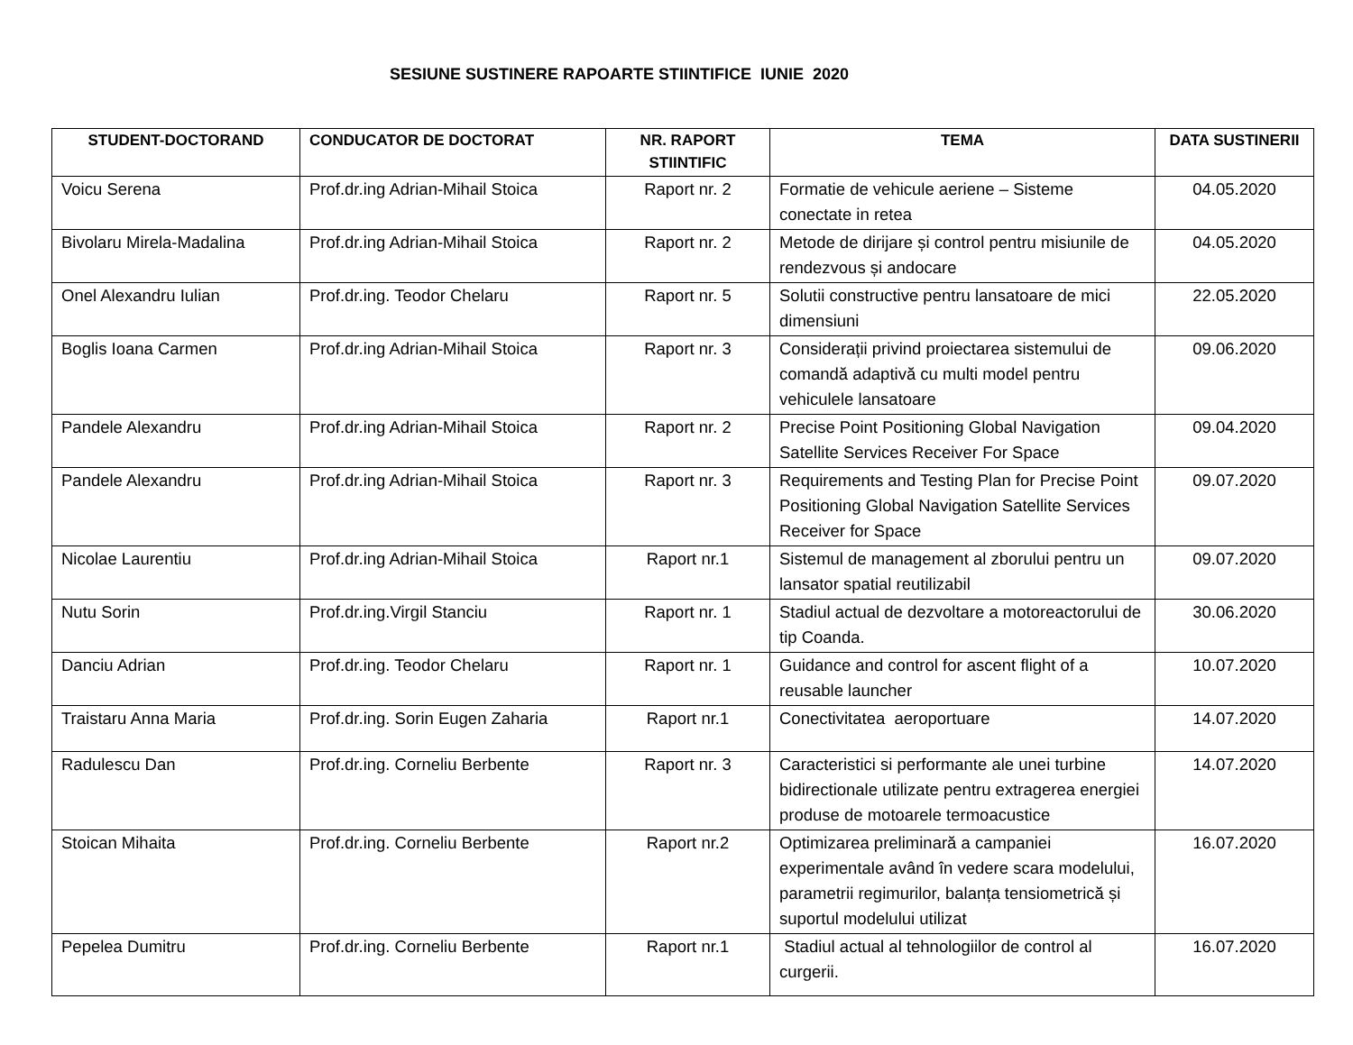SESIUNE SUSTINERE RAPOARTE STIINTIFICE IUNIE 2020
| STUDENT-DOCTORAND | CONDUCATOR DE DOCTORAT | NR. RAPORT STIINTIFIC | TEMA | DATA SUSTINERII |
| --- | --- | --- | --- | --- |
| Voicu Serena | Prof.dr.ing Adrian-Mihail Stoica | Raport nr. 2 | Formatie de vehicule aeriene – Sisteme conectate in retea | 04.05.2020 |
| Bivolaru Mirela-Madalina | Prof.dr.ing Adrian-Mihail Stoica | Raport nr. 2 | Metode de dirijare și control pentru misiunile de rendezvous și andocare | 04.05.2020 |
| Onel Alexandru Iulian | Prof.dr.ing. Teodor Chelaru | Raport nr. 5 | Solutii constructive pentru lansatoare de mici dimensiuni | 22.05.2020 |
| Boglis Ioana Carmen | Prof.dr.ing Adrian-Mihail Stoica | Raport nr. 3 | Considerații privind proiectarea sistemului de comandă adaptivă cu multi model pentru vehiculele lansatoare | 09.06.2020 |
| Pandele Alexandru | Prof.dr.ing Adrian-Mihail Stoica | Raport nr. 2 | Precise Point Positioning Global Navigation Satellite Services Receiver For Space | 09.04.2020 |
| Pandele Alexandru | Prof.dr.ing Adrian-Mihail Stoica | Raport nr. 3 | Requirements and Testing Plan for Precise Point Positioning Global Navigation Satellite Services Receiver for Space | 09.07.2020 |
| Nicolae Laurentiu | Prof.dr.ing Adrian-Mihail Stoica | Raport nr.1 | Sistemul de management al zborului pentru un lansator spatial reutilizabil | 09.07.2020 |
| Nutu Sorin | Prof.dr.ing.Virgil Stanciu | Raport nr. 1 | Stadiul actual de dezvoltare a motoreactorului de tip Coanda. | 30.06.2020 |
| Danciu Adrian | Prof.dr.ing. Teodor Chelaru | Raport nr. 1 | Guidance and control for ascent flight of a reusable launcher | 10.07.2020 |
| Traistaru Anna Maria | Prof.dr.ing. Sorin Eugen Zaharia | Raport nr.1 | Conectivitatea aeroportuare | 14.07.2020 |
| Radulescu Dan | Prof.dr.ing. Corneliu Berbente | Raport nr. 3 | Caracteristici si performante ale unei turbine bidirectionale utilizate pentru extragerea energiei produse de motoarele termoacustice | 14.07.2020 |
| Stoican Mihaita | Prof.dr.ing. Corneliu Berbente | Raport nr.2 | Optimizarea preliminară a campaniei experimentale având în vedere scara modelului, parametrii regimurilor, balanța tensiometrică și suportul modelului utilizat | 16.07.2020 |
| Pepelea Dumitru | Prof.dr.ing. Corneliu Berbente | Raport nr.1 | Stadiul actual al tehnologiilor de control al curgerii. | 16.07.2020 |